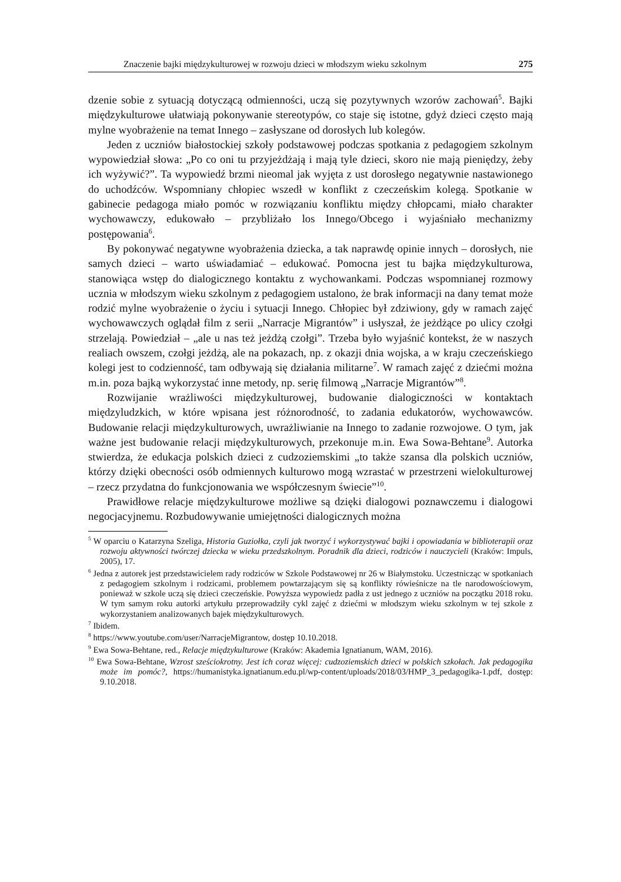Znaczenie bajki międzykulturowej w rozwoju dzieci w młodszym wieku szkolnym 275
dzenie sobie z sytuacją dotyczącą odmienności, uczą się pozytywnych wzorów zachowań<sup>5</sup>. Bajki międzykulturowe ułatwiają pokonywanie stereotypów, co staje się istotne, gdyż dzieci często mają mylne wyobrażenie na temat Innego – zasłyszane od dorosłych lub kolegów.
Jeden z uczniów białostockiej szkoły podstawowej podczas spotkania z pedagogiem szkolnym wypowiedział słowa: „Po co oni tu przyjeżdżają i mają tyle dzieci, skoro nie mają pieniędzy, żeby ich wyżywić?”. Ta wypowiedź brzmi nieomal jak wyjęta z ust dorosłego negatywnie nastawionego do uchodźców. Wspomniany chłopiec wszedł w konflikt z czeczeńskim kolegą. Spotkanie w gabinecie pedagoga miało pomóc w rozwiązaniu konfliktu między chłopcami, miało charakter wychowawczy, edukowało – przybliżało los Innego/Obcego i wyjaśniało mechanizmy postępowania<sup>6</sup>.
By pokonywać negatywne wyobrażenia dziecka, a tak naprawdę opinie innych – dorosłych, nie samych dzieci – warto uświadamiać – edukować. Pomocna jest tu bajka międzykulturowa, stanowiąca wstęp do dialogicznego kontaktu z wychowankami. Podczas wspomnianej rozmowy ucznia w młodszym wieku szkolnym z pedagogiem ustalono, że brak informacji na dany temat może rodzić mylne wyobrażenie o życiu i sytuacji Innego. Chłopiec był zdziwiony, gdy w ramach zajęć wychowawczych oglądał film z serii „Narracje Migrantów” i usłyszał, że jeżdżące po ulicy czołgi strzelają. Powiedział – „ale u nas też jeżdżą czołgi”. Trzeba było wyjaśnić kontekst, że w naszych realiach owszem, czołgi jeżdżą, ale na pokazach, np. z okazji dnia wojska, a w kraju czeczeńskiego kolegi jest to codzienność, tam odbywają się działania militarne<sup>7</sup>. W ramach zajęć z dziećmi można m.in. poza bajką wykorzystać inne metody, np. serię filmową „Narracje Migrantów”<sup>8</sup>.
Rozwijanie wrażliwości międzykulturowej, budowanie dialogiczności w kontaktach międzyludzkich, w które wpisana jest różnorodność, to zadania edukatorów, wychowawców. Budowanie relacji międzykulturowych, uwrażliwianie na Innego to zadanie rozwojowe. O tym, jak ważne jest budowanie relacji międzykulturowych, przekonuje m.in. Ewa Sowa-Behtane<sup>9</sup>. Autorka stwierdza, że edukacja polskich dzieci z cudzoziemskimi „to także szansa dla polskich uczniów, którzy dzięki obecności osób odmiennych kulturowo mogą wzrastać w przestrzeni wielokulturowej – rzecz przydatna do funkcjonowania we współczesnym świecie”<sup>10</sup>.
Prawidłowe relacje międzykulturowe możliwe są dzięki dialogowi poznawczemu i dialogowi negocjacyjnemu. Rozbudowywanie umiejętności dialogicznych można
<sup>5</sup> W oparciu o Katarzyna Szeliga, Historia Guziołka, czyli jak tworzyć i wykorzystywać bajki i opowiadania w biblioterapii oraz rozwoju aktywności twórczej dziecka w wieku przedszkolnym. Poradnik dla dzieci, rodziców i nauczycieli (Kraków: Impuls, 2005), 17.
<sup>6</sup> Jedna z autorek jest przedstawicielem rady rodziców w Szkole Podstawowej nr 26 w Białymstoku. Uczestnicząc w spotkaniach z pedagogiem szkolnym i rodzicami, problemem powtarzającym się są konflikty rówieśnicze na tle narodowościowym, ponieważ w szkole uczą się dzieci czeczeńskie. Powyższa wypowiedz padła z ust jednego z uczniów na początku 2018 roku. W tym samym roku autorki artykułu przeprowadziły cykl zajęć z dziećmi w młodszym wieku szkolnym w tej szkole z wykorzystaniem analizowanych bajek międzykulturowych.
<sup>7</sup> Ibidem.
<sup>8</sup> https://www.youtube.com/user/NarracjeMigrantow, dostęp 10.10.2018.
<sup>9</sup> Ewa Sowa-Behtane, red., Relacje międzykulturowe (Kraków: Akademia Ignatianum, WAM, 2016).
<sup>10</sup> Ewa Sowa-Behtane, Wzrost sześciokrotny. Jest ich coraz więcej: cudzoziemskich dzieci w polskich szkołach. Jak pedagogika może im pomóc?, https://humanistyka.ignatianum.edu.pl/wp-content/uploads/2018/03/HMP_3_pedagogika-1.pdf, dostęp: 9.10.2018.